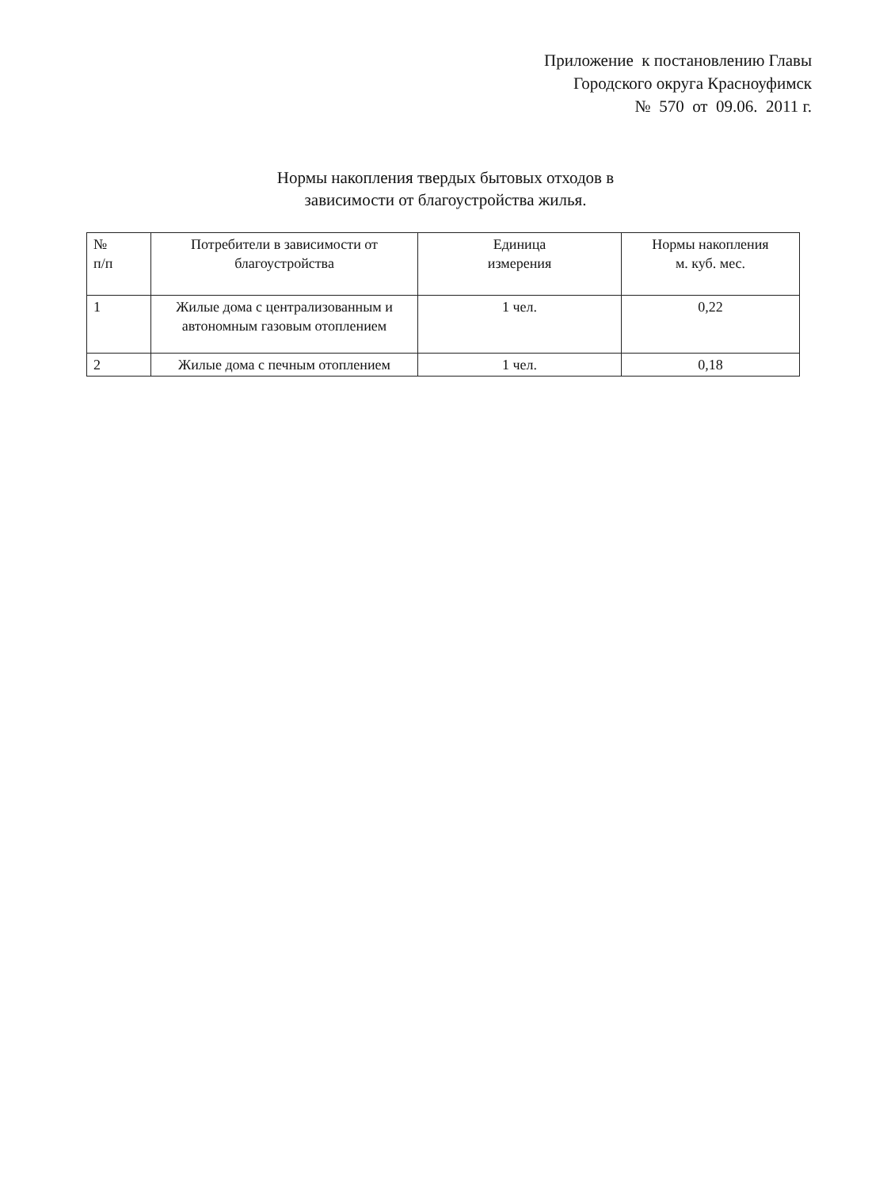Приложение к постановлению Главы
Городского округа Красноуфимск
№ 570 от 09.06. 2011 г.
Нормы накопления твердых бытовых отходов в
зависимости от благоустройства жилья.
| № п/п | Потребители в зависимости от благоустройства | Единица измерения | Нормы накопления м. куб. мес. |
| --- | --- | --- | --- |
| 1 | Жилые дома с централизованным и автономным газовым отоплением | 1 чел. | 0,22 |
| 2 | Жилые дома с печным отоплением | 1 чел. | 0,18 |